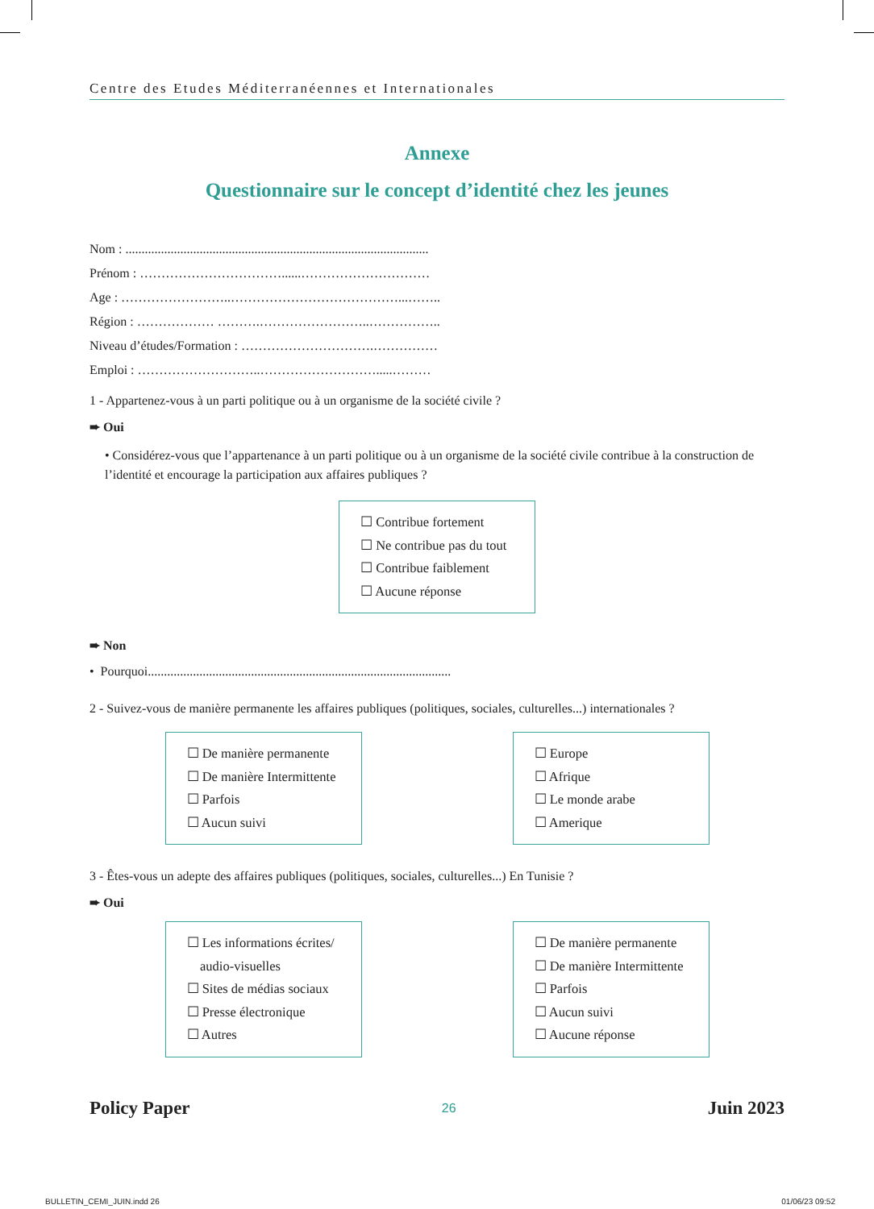Centre des Etudes Méditerranéennes et Internationales
Annexe
Questionnaire sur le concept d’identité chez les jeunes
Nom : ..............................................................................................
Prénom : ……………………………......…………………………
Age : ……………………..…………………………………...……..
Région : ……………… ……….……………………..……………..
Niveau d’études/Formation : ………………………….……………
Emploi : ………………………..……………………….....………
1 - Appartenez-vous à un parti politique ou à un organisme de la société civile ?
➨ Oui
• Considérez-vous que l’appartenance à un parti politique ou à un organisme de la société civile contribue à la construction de l’identité et encourage la participation aux affaires publiques ?
☐ Contribue fortement
☐ Ne contribue pas du tout
☐ Contribue faiblement
☐ Aucune réponse
➨ Non
• Pourquoi..............................................................................................
2 - Suivez-vous de manière permanente les affaires publiques (politiques, sociales, culturelles...) internationales ?
☐ De manière permanente
☐ De manière Intermittente
☐ Parfois
☐ Aucun suivi
☐ Europe
☐ Afrique
☐ Le monde arabe
☐ Amerique
3 - Êtes-vous un adepte des affaires publiques (politiques, sociales, culturelles...) En Tunisie ?
➨ Oui
☐ Les informations écrites/
audio-visuelles
☐ Sites de médias sociaux
☐ Presse électronique
☐ Autres
☐ De manière permanente
☐ De manière Intermittente
☐ Parfois
☐ Aucun suivi
☐ Aucune réponse
Policy Paper 26 Juin 2023
BULLETIN_CEMI_JUIN.indd 26 01/06/23 09:52